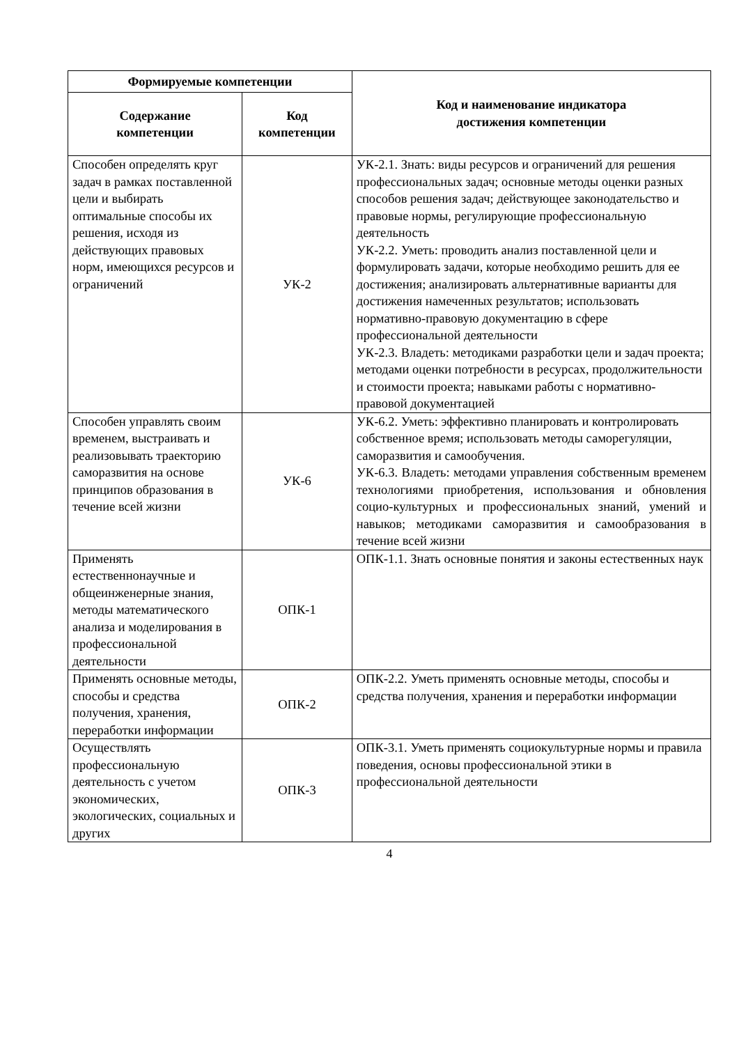| Формируемые компетенции | | Код и наименование индикатора достижения компетенции |
| --- | --- | --- |
| Содержание компетенции | Код компетенции | |
| Способен определять круг задач в рамках поставленной цели и выбирать оптимальные способы их решения, исходя из действующих правовых норм, имеющихся ресурсов и ограничений | УК-2 | УК-2.1. Знать: виды ресурсов и ограничений для решения профессиональных задач; основные методы оценки разных способов решения задач; действующее законодательство и правовые нормы, регулирующие профессиональную деятельность УК-2.2. Уметь: проводить анализ поставленной цели и формулировать задачи, которые необходимо решить для ее достижения; анализировать альтернативные варианты для достижения намеченных результатов; использовать нормативно-правовую документацию в сфере профессиональной деятельности УК-2.3. Владеть: методиками разработки цели и задач проекта; методами оценки потребности в ресурсах, продолжительности и стоимости проекта; навыками работы с нормативно-правовой документацией |
| Способен управлять своим временем, выстраивать и реализовывать траекторию саморазвития на основе принципов образования в течение всей жизни | УК-6 | УК-6.2. Уметь: эффективно планировать и контролировать собственное время; использовать методы саморегуляции, саморазвития и самообучения. УК-6.3. Владеть: методами управления собственным временем технологиями приобретения, использования и обновления социо-культурных и профессиональных знаний, умений и навыков; методиками саморазвития и самообразования в течение всей жизни |
| Применять естественнонаучные и общеинженерные знания, методы математического анализа и моделирования в профессиональной деятельности | ОПК-1 | ОПК-1.1. Знать основные понятия и законы естественных наук |
| Применять основные методы, способы и средства получения, хранения, переработки информации | ОПК-2 | ОПК-2.2. Уметь применять основные методы, способы и средства получения, хранения и переработки информации |
| Осуществлять профессиональную деятельность с учетом экономических, экологических, социальных и других | ОПК-3 | ОПК-3.1. Уметь применять социокультурные нормы и правила поведения, основы профессиональной этики в профессиональной деятельности |
4